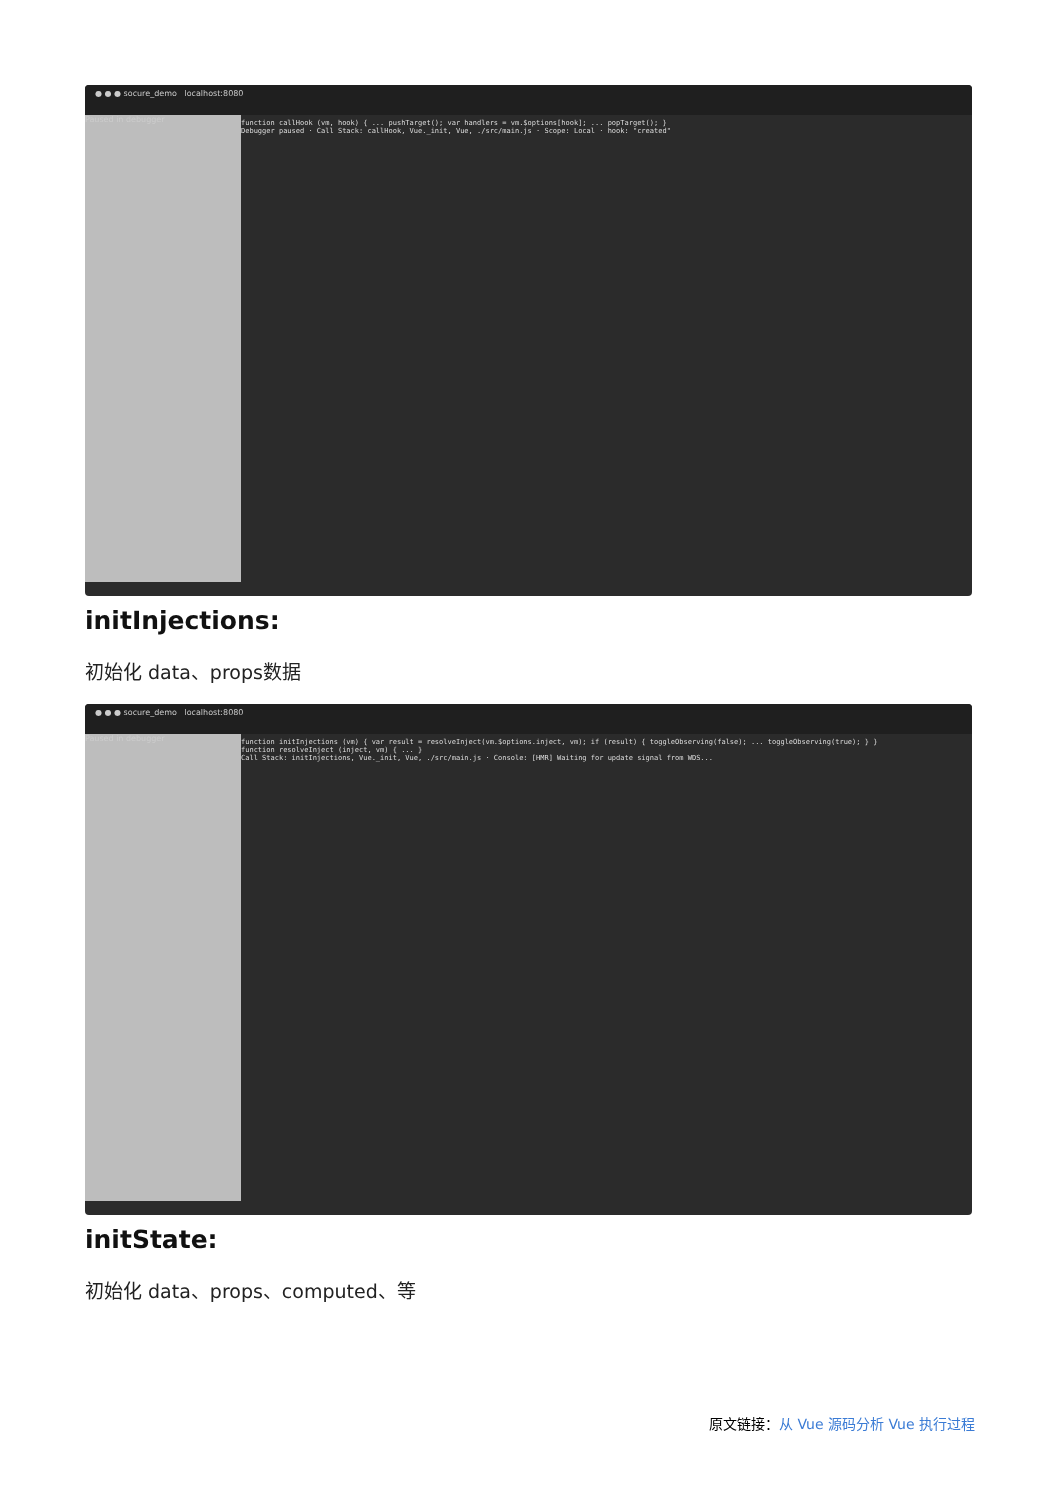● ● ● socure_demo localhost:8080
Paused in debugger
function callHook (vm, hook) { ... pushTarget(); var handlers = vm.$options[hook]; ... popTarget(); }
Debugger paused · Call Stack: callHook, Vue._init, Vue, ./src/main.js · Scope: Local · hook: "created"
initInjections:
初始化 data、props数据
● ● ● socure_demo localhost:8080
Paused in debugger
function initInjections (vm) { var result = resolveInject(vm.$options.inject, vm); if (result) { toggleObserving(false); ... toggleObserving(true); } }
function resolveInject (inject, vm) { ... }
Call Stack: initInjections, Vue._init, Vue, ./src/main.js · Console: [HMR] Waiting for update signal from WDS...
initState:
初始化 data、props、computed、等
原文链接：从 Vue 源码分析 Vue 执行过程